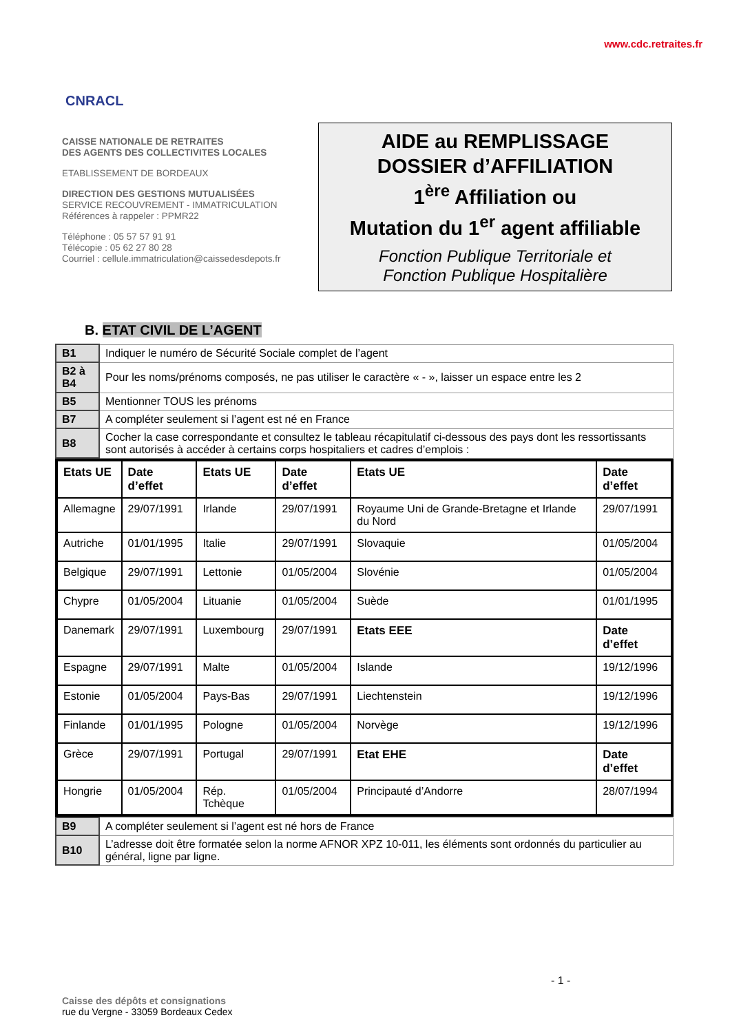CNRACL
www.cdc.retraites.fr
CAISSE NATIONALE DE RETRAITES
DES AGENTS DES COLLECTIVITES LOCALES
ETABLISSEMENT DE BORDEAUX
DIRECTION DES GESTIONS MUTUALISÉES
SERVICE RECOUVREMENT - IMMATRICULATION
Références à rappeler : PPMR22
Téléphone : 05 57 57 91 91
Télécopie : 05 62 27 80 28
Courriel : cellule.immatriculation@caissedesdepots.fr
AIDE au REMPLISSAGE
DOSSIER d’AFFILIATION
1<sup>ère</sup> Affiliation ou
Mutation du 1<sup>er</sup> agent affiliable
Fonction Publique Territoriale et
Fonction Publique Hospitalière
B. ETAT CIVIL DE L’AGENT
| B1 | Indiquer le numéro de Sécurité Sociale complet de l’agent |
| B2 à B4 | Pour les noms/prénoms composés, ne pas utiliser le caractère « - », laisser un espace entre les 2 |
| B5 | Mentionner TOUS les prénoms |
| B7 | A compléter seulement si l’agent est né en France |
| B8 | Cocher la case correspondante et consultez le tableau récapitulatif ci-dessous des pays dont les ressortissants sont autorisés à accéder à certains corps hospitaliers et cadres d’emplois : |
| Etats UE | Date d’effet | Etats UE | Date d’effet | Etats UE | Date d’effet |
| --- | --- | --- | --- | --- | --- |
| Allemagne | 29/07/1991 | Irlande | 29/07/1991 | Royaume Uni de Grande-Bretagne et Irlande du Nord | 29/07/1991 |
| Autriche | 01/01/1995 | Italie | 29/07/1991 | Slovaquie | 01/05/2004 |
| Belgique | 29/07/1991 | Lettonie | 01/05/2004 | Slovénie | 01/05/2004 |
| Chypre | 01/05/2004 | Lituanie | 01/05/2004 | Suède | 01/01/1995 |
| Danemark | 29/07/1991 | Luxembourg | 29/07/1991 | Etats EEE | Date d’effet |
| Espagne | 29/07/1991 | Malte | 01/05/2004 | Islande | 19/12/1996 |
| Estonie | 01/05/2004 | Pays-Bas | 29/07/1991 | Liechtenstein | 19/12/1996 |
| Finlande | 01/01/1995 | Pologne | 01/05/2004 | Norvège | 19/12/1996 |
| Grèce | 29/07/1991 | Portugal | 29/07/1991 | Etat EHE | Date d’effet |
| Hongrie | 01/05/2004 | Rép. Tchèque | 01/05/2004 | Principauté d’Andorre | 28/07/1994 |
| B9 | A compléter seulement si l’agent est né hors de France |
| B10 | L’adresse doit être formatée selon la norme AFNOR XPZ 10-011, les éléments sont ordonnés du particulier au général, ligne par ligne. |
- 1 -
Caisse des dépôts et consignations
rue du Vergne - 33059 Bordeaux Cedex